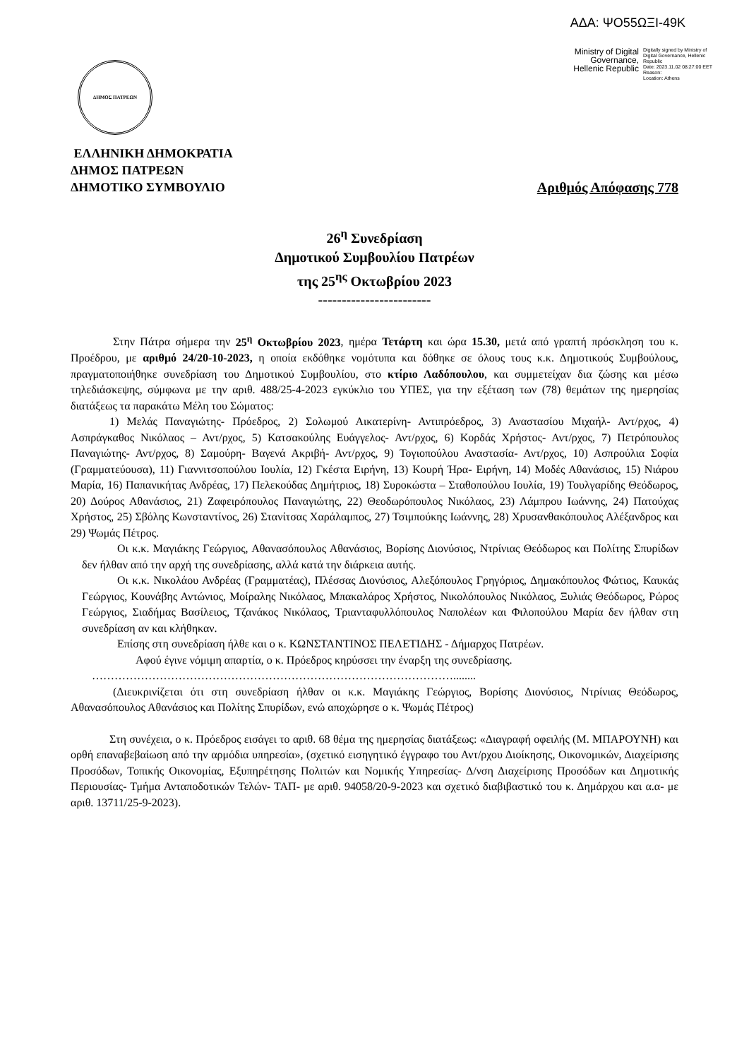ΑΔΑ: ΨΟ55ΩΞΙ-49Κ
Ministry of Digital
Governance,
Hellenic Republic
Digitally signed by Ministry of Digital Governance, Hellenic Republic
Date: 2023.11.02 08:27:00 EET
Reason:
Location: Athens
ΔΗΜΟΣ ΠΑΤΡΕΩΝ
ΕΛΛΗΝΙΚΗ ΔΗΜΟΚΡΑΤΙΑ
ΔΗΜΟΣ ΠΑΤΡΕΩΝ
ΔΗΜΟΤΙΚΟ ΣΥΜΒΟΥΛΙΟ Αριθμός Απόφασης 778
26<sup>η</sup> Συνεδρίαση
Δημοτικού Συμβουλίου Πατρέων
της 25<sup>ης</sup> Οκτωβρίου 2023
------------------------
Στην Πάτρα σήμερα την 25<sup>η</sup> Οκτωβρίου 2023, ημέρα Τετάρτη και ώρα 15.30, μετά από γραπτή πρόσκληση του κ. Προέδρου, με αριθμό 24/20-10-2023, η οποία εκδόθηκε νομότυπα και δόθηκε σε όλους τους κ.κ. Δημοτικούς Συμβούλους, πραγματοποιήθηκε συνεδρίαση του Δημοτικού Συμβουλίου, στο κτίριο Λαδόπουλου, και συμμετείχαν δια ζώσης και μέσω τηλεδιάσκεψης, σύμφωνα με την αριθ. 488/25-4-2023 εγκύκλιο του ΥΠΕΣ, για την εξέταση των (78) θεμάτων της ημερησίας διατάξεως τα παρακάτω Μέλη του Σώματος:
1) Μελάς Παναγιώτης- Πρόεδρος, 2) Σολωμού Αικατερίνη- Αντιπρόεδρος, 3) Αναστασίου Μιχαήλ- Αντ/ρχος, 4) Ασπράγκαθος Νικόλαος – Αντ/ρχος, 5) Κατσακούλης Ευάγγελος- Αντ/ρχος, 6) Κορδάς Χρήστος- Αντ/ρχος, 7) Πετρόπουλος Παναγιώτης- Αντ/ρχος, 8) Σαμούρη- Βαγενά Ακριβή- Αντ/ρχος, 9) Τογιοπούλου Αναστασία- Αντ/ρχος, 10) Ασπρούλια Σοφία (Γραμματεύουσα), 11) Γιαννιτσοπούλου Ιουλία, 12) Γκέστα Ειρήνη, 13) Κουρή Ήρα- Ειρήνη, 14) Μοδές Αθανάσιος, 15) Νιάρου Μαρία, 16) Παπανικήτας Ανδρέας, 17) Πελεκούδας Δημήτριος, 18) Συροκώστα – Σταθοπούλου Ιουλία, 19) Τουλγαρίδης Θεόδωρος, 20) Δούρος Αθανάσιος, 21) Ζαφειρόπουλος Παναγιώτης, 22) Θεοδωρόπουλος Νικόλαος, 23) Λάμπρου Ιωάννης, 24) Πατούχας Χρήστος, 25) Σβόλης Κωνσταντίνος, 26) Στανίτσας Χαράλαμπος, 27) Τσιμπούκης Ιωάννης, 28) Χρυσανθακόπουλος Αλέξανδρος και 29) Ψωμάς Πέτρος.
Οι κ.κ. Μαγιάκης Γεώργιος, Αθανασόπουλος Αθανάσιος, Βορίσης Διονύσιος, Ντρίνιας Θεόδωρος και Πολίτης Σπυρίδων δεν ήλθαν από την αρχή της συνεδρίασης, αλλά κατά την διάρκεια αυτής.
Οι κ.κ. Νικολάου Ανδρέας (Γραμματέας), Πλέσσας Διονύσιος, Αλεξόπουλος Γρηγόριος, Δημακόπουλος Φώτιος, Καυκάς Γεώργιος, Κουνάβης Αντώνιος, Μοίραλης Νικόλαος, Μπακαλάρος Χρήστος, Νικολόπουλος Νικόλαος, Ξυλιάς Θεόδωρος, Ρώρος Γεώργιος, Σιαδήμας Βασίλειος, Τζανάκος Νικόλαος, Τριανταφυλλόπουλος Ναπολέων και Φιλοπούλου Μαρία δεν ήλθαν στη συνεδρίαση αν και κλήθηκαν.
Επίσης στη συνεδρίαση ήλθε και ο κ. ΚΩΝΣΤΑΝΤΙΝΟΣ ΠΕΛΕΤΙΔΗΣ - Δήμαρχος Πατρέων.
Αφού έγινε νόμιμη απαρτία, ο κ. Πρόεδρος κηρύσσει την έναρξη της συνεδρίασης.
……………………………………………………………………………………........
(Διευκρινίζεται ότι στη συνεδρίαση ήλθαν οι κ.κ. Μαγιάκης Γεώργιος, Βορίσης Διονύσιος, Ντρίνιας Θεόδωρος, Αθανασόπουλος Αθανάσιος και Πολίτης Σπυρίδων, ενώ αποχώρησε ο κ. Ψωμάς Πέτρος)
Στη συνέχεια, ο κ. Πρόεδρος εισάγει το αριθ. 68 θέμα της ημερησίας διατάξεως: «Διαγραφή οφειλής (Μ. ΜΠΑΡΟΥΝΗ) και ορθή επαναβεβαίωση από την αρμόδια υπηρεσία», (σχετικό εισηγητικό έγγραφο του Αντ/ρχου Διοίκησης, Οικονομικών, Διαχείρισης Προσόδων, Τοπικής Οικονομίας, Εξυπηρέτησης Πολιτών και Νομικής Υπηρεσίας- Δ/νση Διαχείρισης Προσόδων και Δημοτικής Περιουσίας- Τμήμα Ανταποδοτικών Τελών- ΤΑΠ- με αριθ. 94058/20-9-2023 και σχετικό διαβιβαστικό του κ. Δημάρχου και α.α- με αριθ. 13711/25-9-2023).